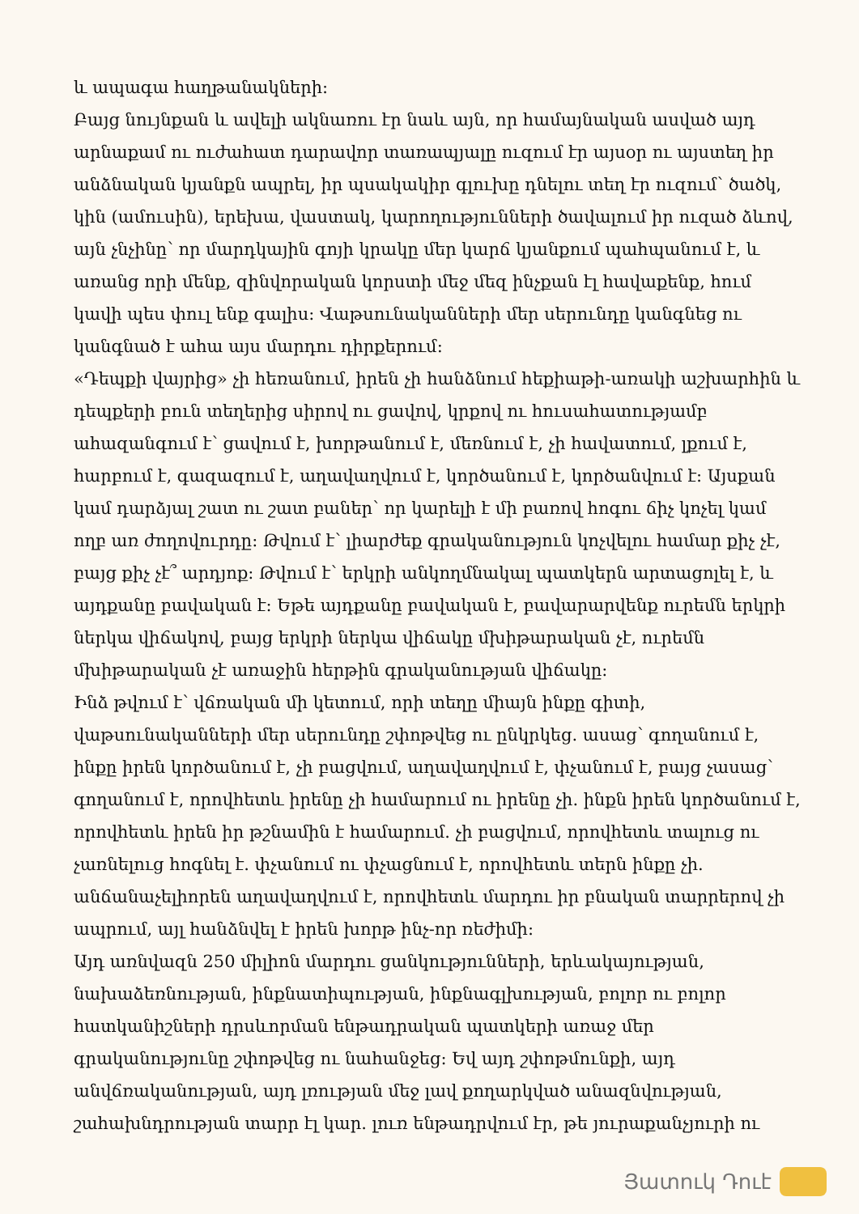և ապագա հաղթանակների:
Բայց նույնքան և ավելի ակնառու էր նաև այն, որ համայնական ասված այդ արնաքամ ու ուժահատ դարավոր տառապյալը ուզում էր այսօր ու այստեղ իր անձնական կյանքն ապրել, իր պսակակիր գլուխը դնելու տեղ էր ուզում՝ ծածկ, կին (ամուսին), երեխա, վաստակ, կարողությունների ծավալում իր ուզած ձևով, այն չնչինը՝ որ մարդկային գոյի կրակը մեր կարճ կյանքում պահպանում է, և առանց որի մենք, զինվորական կորստի մեջ մեզ ինչքան էլ հավաքենք, հում կավի պես փուլ ենք գալիս: Վաթսունականների մեր սերունդը կանգնեց ու կանգնած է ահա այս մարդու դիրքերում:
«Դեպքի վայրից» չի հեռանում, իրեն չի հանձնում հեքիաթի-առակի աշխարհին և դեպքերի բուն տեղերից սիրով ու ցավով, կրքով ու հուսահատությամբ ահազանգում է՝ ցավում է, խորթանում է, մեռնում է, չի հավատում, լքում է, հարբում է, գազազում է, աղավաղվում է, կործանում է, կործանվում է: Այսքան կամ դարձյալ շատ ու շատ բաներ՝ որ կարելի է մի բառով հոգու ճիչ կոչել կամ ողբ առ ժողովուրդը: Թվում է՝ լիարժեք գրականություն կոչվելու համար քիչ չէ, բայց քիչ չէ՞ արդյոք: Թվում է՝ երկրի անկողմնակալ պատկերն արտացոլել է, և այդքանը բավական է: Եթե այդքանը բավական է, բավարարվենք ուրեմն երկրի ներկա վիճակով, բայց երկրի ներկա վիճակը մխիթարական չէ, ուրեմն մխիթարական չէ առաջին հերթին գրականության վիճակը:
Ինձ թվում է՝ վճռական մի կետում, որի տեղը միայն ինքը գիտի, վաթսունականների մեր սերունդը շփոթվեց ու ընկրկեց. ասաց՝ գողանում է, ինքը իրեն կործանում է, չի բացվում, աղավաղվում է, փչանում է, բայց չասաց՝ գողանում է, որովհետև իրենը չի համարում ու իրենը չի. ինքն իրեն կործանում է, որովհետև իրեն իր թշնամին է համարում. չի բացվում, որովհետև տալուց ու չառնելուց հոգնել է. փչանում ու փչացնում է, որովհետև տերն ինքը չի. անճանաչելիորեն աղավաղվում է, որովհետև մարդու իր բնական տարրերով չի ապրում, այլ հանձնվել է իրեն խորթ ինչ-որ ռեժիմի:
Այդ առնվազն 250 միլիոն մարդու ցանկությունների, երևակայության, նախաձեռնության, ինքնատիպության, ինքնագլխության, բոլոր ու բոլոր հատկանիշների դրսևորման ենթադրական պատկերի առաջ մեր գրականությունը շփոթվեց ու նահանջեց: Եվ այդ շփոթմունքի, այդ անվճռականության, այդ լռության մեջ լավ քողարկված անազնվության, շահախնդրության տարր էլ կար. լուռ ենթադրվում էր, թե յուրաքանչյուրի ու
Յատուկ Դուէ